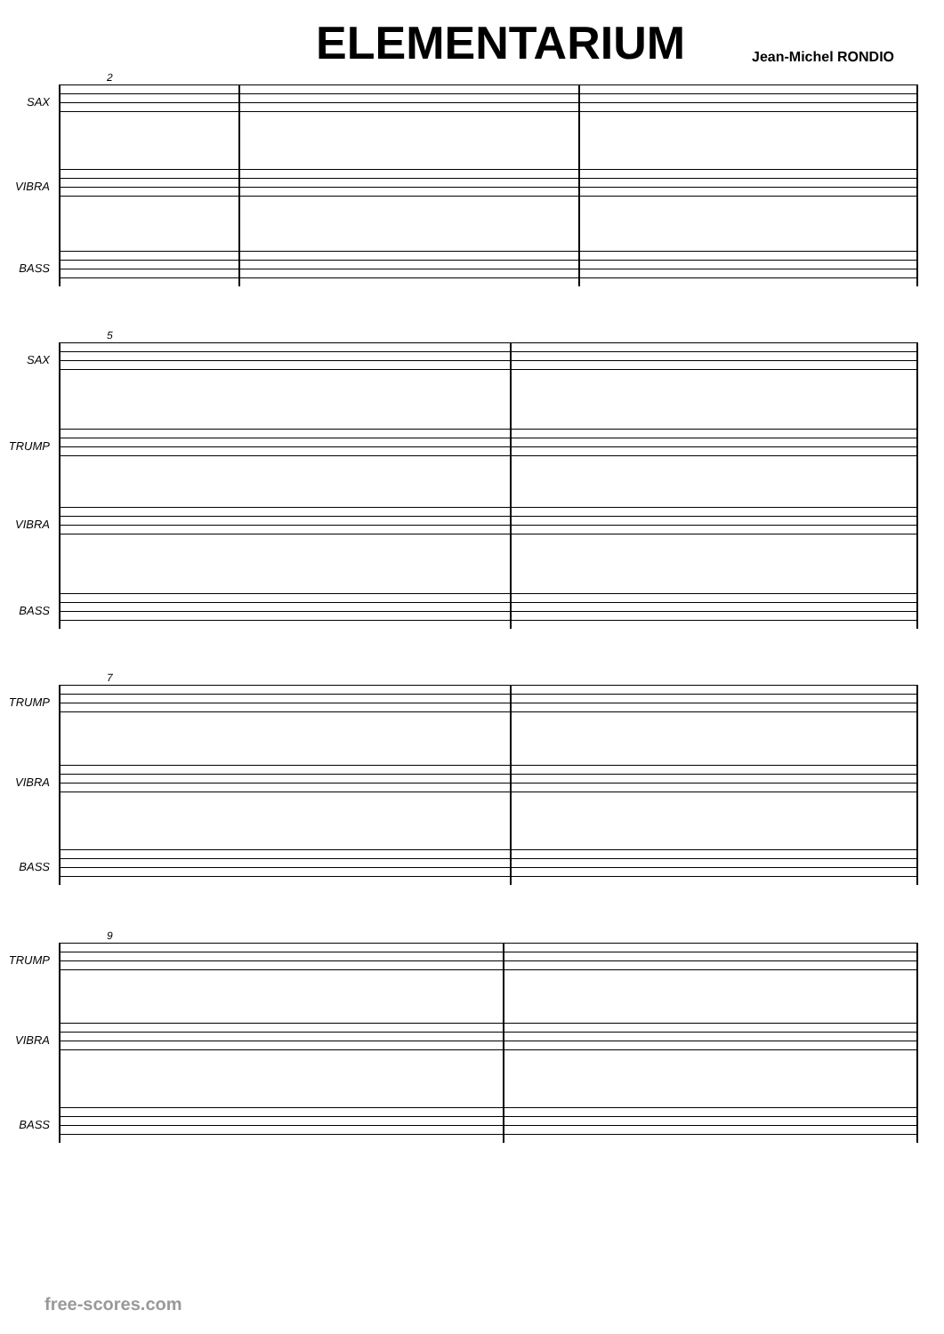ELEMENTARIUM Jean-Michel RONDIO
2
SAX
VIBRA
BASS
5
SAX
TRUMP
VIBRA
BASS
7
TRUMP
VIBRA
BASS
9
TRUMP
VIBRA
BASS
free-scores.com